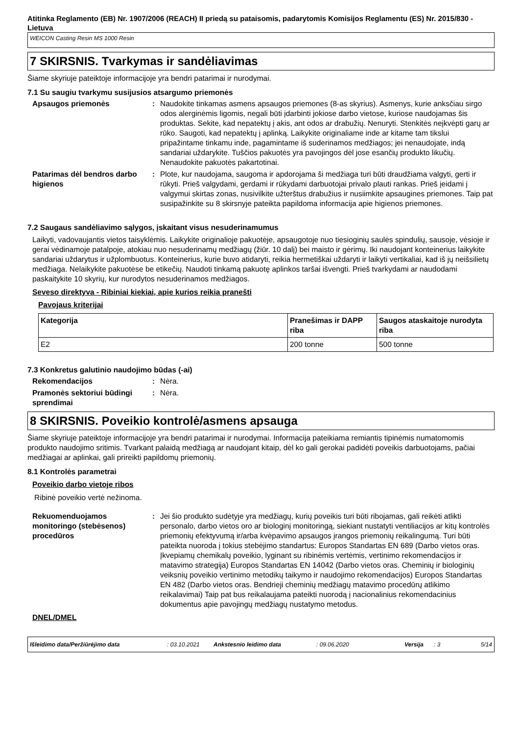Atitinka Reglamento (EB) Nr. 1907/2006 (REACH) II priedą su pataisomis, padarytomis Komisijos Reglamentu (ES) Nr. 2015/830 - Lietuva
WEICON Casting Resin MS 1000 Resin
7 SKIRSNIS. Tvarkymas ir sandėliavimas
Šiame skyriuje pateiktoje informacijoje yra bendri patarimai ir nurodymai.
7.1 Su saugiu tvarkymu susijusios atsargumo priemonės
Apsaugos priemonės : Naudokite tinkamas asmens apsaugos priemones (8-as skyrius). Asmenys, kurie anksčiau sirgo odos alerginėmis ligomis, negali būti įdarbinti jokiose darbo vietose, kuriose naudojamas šis produktas. Sekite, kad nepatektų į akis, ant odos ar drabužių. Nenuryti. Stenkitės neįkvėpti garų ar rūko. Saugoti, kad nepatektų į aplinką. Laikykite originaliame inde ar kitame tam tikslui pripažintame tinkamu inde, pagamintame iš suderinamos medžiagos; jei nenaudojate, indą sandariai uždarykite. Tuščios pakuotės yra pavojingos dėl jose esančių produkto likučių. Nenaudokite pakuotės pakartotinai.
Patarimas dėl bendros darbo higienos
: Plote, kur naudojama, saugoma ir apdorojama ši medžiaga turi būti draudžiama valgyti, gerti ir rūkyti. Prieš valgydami, gerdami ir rūkydami darbuotojai privalo plauti rankas. Prieš įeidami į valgymui skirtas zonas, nusivilkite užterštus drabužius ir nusiimkite apsaugines priemones. Taip pat susipažinkite su 8 skirsnyje pateikta papildoma informacija apie higienos priemones.
7.2 Saugaus sandėliavimo sąlygos, įskaitant visus nesuderinamumus
Laikyti, vadovaujantis vietos taisyklėmis. Laikykite originalioje pakuotėje, apsaugotoje nuo tiesioginių saulės spindulių, sausoje, vėsioje ir gerai vėdinamoje patalpoje, atokiau nuo nesuderinamų medžiagų (žiūr. 10 dalį) bei maisto ir gėrimų. Iki naudojant konteinerius laikykite sandariai uždarytus ir užplombuotus. Konteinerius, kurie buvo atidaryti, reikia hermetiškai uždaryti ir laikyti vertikaliai, kad iš jų neišsilietų medžiaga. Nelaikykite pakuotėse be etikečių. Naudoti tinkamą pakuotę aplinkos taršai išvengti. Prieš tvarkydami ar naudodami paskaitykite 10 skyrių, kur nurodytos nesuderinamos medžiagos.
Seveso direktyva - Ribiniai kiekiai, apie kurios reikia pranešti
Pavojaus kriterijai
| Kategorija | Pranešimas ir DAPP riba | Saugos ataskaitoje nurodyta riba |
| --- | --- | --- |
| E2 | 200 tonne | 500 tonne |
7.3 Konkretus galutinio naudojimo būdas (-ai)
Rekomendacijos : Nėra.
Pramonės sektoriui būdingi sprendimai
: Nėra.
8 SKIRSNIS. Poveikio kontrolė/asmens apsauga
Šiame skyriuje pateiktoje informacijoje yra bendri patarimai ir nurodymai. Informacija pateikiama remiantis tipinėmis numatomomis produkto naudojimo sritimis. Tvarkant palaidą medžiagą ar naudojant kitaip, dėl ko gali gerokai padidėti poveikis darbuotojams, pačiai medžiagai ar aplinkai, gali prireikti papildomų priemonių.
8.1 Kontrolės parametrai
Poveikio darbo vietoje ribos
Ribinė poveikio vertė nežinoma.
Rekuomenduojamos monitoringo (stebėsenos) procedūros
: Jei šio produkto sudėtyje yra medžiagų, kurių poveikis turi būti ribojamas, gali reikėti atlikti personalo, darbo vietos oro ar biologinį monitoringą, siekiant nustatyti ventiliacijos ar kitų kontrolės priemonių efektyvumą ir/arba kvėpavimo apsaugos įrangos priemonių reikalingumą. Turi būti pateikta nuoroda į tokius stebėjimo standartus: Europos Standartas EN 689 (Darbo vietos oras. Įkvepiamų chemikalų poveikio, lyginant su ribinėmis vertėmis, vertinimo rekomendacijos ir matavimo strategija) Europos Standartas EN 14042 (Darbo vietos oras. Cheminių ir biologinių veiksnių poveikio vertinimo metodikų taikymo ir naudojimo rekomendacijos) Europos Standartas EN 482 (Darbo vietos oras. Bendrieji cheminių medžiagų matavimo procedūrų atlikimo reikalavimai) Taip pat bus reikalaujama pateikti nuorodą į nacionalinius rekomendacinius dokumentus apie pavojingų medžiagų nustatymo metodus.
DNEL/DMEL
Išleidimo data/Peržiūrėjimo data: 03.10.2021 Ankstesnio leidimo data: 09.06.2020 Versija: 3 5/14